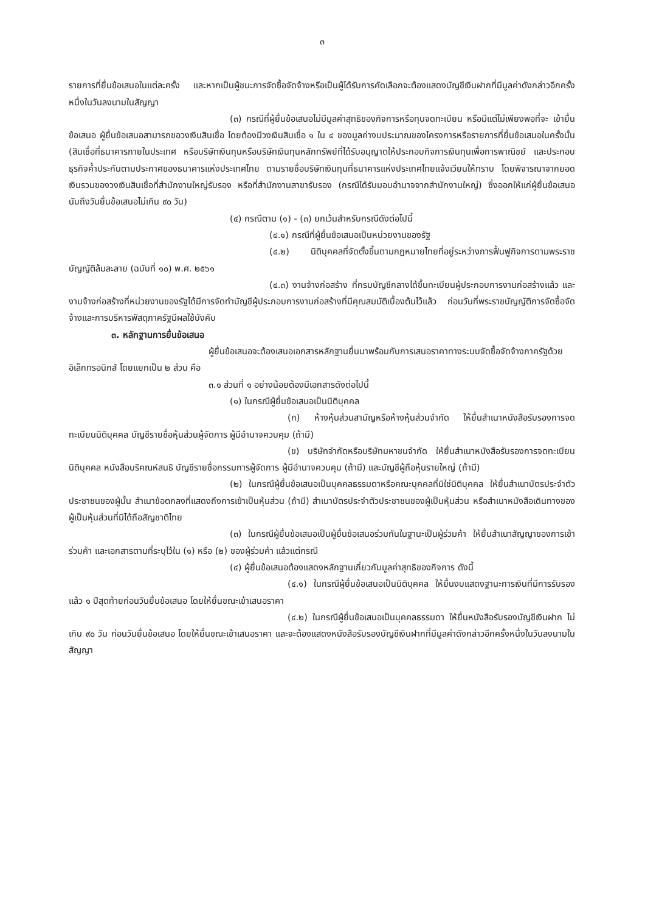๓
รายการที่ยื่นข้อเสนอในแต่ละครั้ง และหากเป็นผู้ชนะการจัดซื้อจัดจ้างหรือเป็นผู้ได้รับการคัดเลือกจะต้องแสดงบัญชีเงินฝากที่มีมูลค่าดังกล่าวอีกครั้งหนึ่งในวันลงนามในสัญญา
(๓) กรณีที่ผู้ยื่นข้อเสนอไม่มีมูลค่าสุทธิของกิจการหรือทุนจดทะเบียน หรือมีแต่ไม่เพียงพอที่จะ เข้ายื่นข้อเสนอ ผู้ยื่นข้อเสนอสามารถขอวงเงินสินเชื่อ โดยต้องมีวงเงินสินเชื่อ ๑ ใน ๔ ของมูลค่างบประมาณของโครงการหรือรายการที่ยื่นข้อเสนอในครั้งนั้น (สินเชื่อที่ธนาคารภายในประเทศ หรือบริษัทเงินทุนหรือบริษัทเงินทุนหลักทรัพย์ที่ได้รับอนุญาตให้ประกอบกิจการเงินทุนเพื่อการพาณิชย์ และประกอบธุรกิจค้ำประกันตามประกาศของธนาคารแห่งประเทศไทย ตามรายชื่อบริษัทเงินทุนที่ธนาคารแห่งประเทศไทยแจ้งเวียนให้ทราบ โดยพิจารณาจากยอดเงินรวมของวงเงินสินเชื่อที่สำนักงานใหญ่รับรอง หรือที่สำนักงานสาขารับรอง (กรณีได้รับมอบอำนาจจากสำนักงานใหญ่) ซึ่งออกให้แก่ผู้ยื่นข้อเสนอ นับถึงวันยื่นข้อเสนอไม่เกิน ๙๐ วัน)
(๔) กรณีตาม (๑) - (๓) ยกเว้นสำหรับกรณีดังต่อไปนี้
(๔.๑) กรณีที่ผู้ยื่นข้อเสนอเป็นหน่วยงานของรัฐ
(๔.๒) นิติบุคคลที่จัดตั้งขึ้นตามกฎหมายไทยที่อยู่ระหว่างการฟื้นฟูกิจการตามพระราชบัญญัติล้มละลาย (ฉบับที่ ๑๐) พ.ศ. ๒๕๖๑
(๔.๓) งานจ้างก่อสร้าง ที่กรมบัญชีกลางได้ขึ้นทะเบียนผู้ประกอบการงานก่อสร้างแล้ว และงานจ้างก่อสร้างที่หน่วยงานของรัฐได้มีการจัดทำบัญชีผู้ประกอบการงานก่อสร้างที่มีคุณสมบัติเบื้องต้นไว้แล้ว ก่อนวันที่พระราชบัญญัติการจัดซื้อจัดจ้างและการบริหารพัสดุภาครัฐมีผลใช้บังคับ
๓. หลักฐานการยื่นข้อเสนอ
ผู้ยื่นข้อเสนอจะต้องเสนอเอกสารหลักฐานยื่นมาพร้อมกับการเสนอราคาทางระบบจัดซื้อจัดจ้างภาครัฐด้วยอิเล็กทรอนิกส์ โดยแยกเป็น ๒ ส่วน คือ
๓.๑ ส่วนที่ ๑ อย่างน้อยต้องมีเอกสารดังต่อไปนี้
(๑) ในกรณีผู้ยื่นข้อเสนอเป็นนิติบุคคล
(ก) ห้างหุ้นส่วนสามัญหรือห้างหุ้นส่วนจำกัด ให้ยื่นสำเนาหนังสือรับรองการจดทะเบียนนิติบุคคล บัญชีรายชื่อหุ้นส่วนผู้จัดการ ผู้มีอำนาจควบคุม (ถ้ามี)
(ข) บริษัทจำกัดหรือบริษัทมหาชนจำกัด ให้ยื่นสำเนาหนังสือรับรองการจดทะเบียนนิติบุคคล หนังสือบริคณห์สนธิ บัญชีรายชื่อกรรมการผู้จัดการ ผู้มีอำนาจควบคุม (ถ้ามี) และบัญชีผู้ถือหุ้นรายใหญ่ (ถ้ามี)
(๒) ในกรณีผู้ยื่นข้อเสนอเป็นบุคคลธรรมดาหรือคณะบุคคลที่มิใช่นิติบุคคล ให้ยื่นสำเนาบัตรประจำตัวประชาชนของผู้นั้น สำเนาข้อตกลงที่แสดงถึงการเข้าเป็นหุ้นส่วน (ถ้ามี) สำเนาบัตรประจำตัวประชาชนของผู้เป็นหุ้นส่วน หรือสำเนาหนังสือเดินทางของผู้เป็นหุ้นส่วนที่มิได้ถือสัญชาติไทย
(๓) ในกรณีผู้ยื่นข้อเสนอเป็นผู้ยื่นข้อเสนอร่วมกันในฐานะเป็นผู้ร่วมค้า ให้ยื่นสำเนาสัญญาของการเข้าร่วมค้า และเอกสารตามที่ระบุไว้ใน (๑) หรือ (๒) ของผู้ร่วมค้า แล้วแต่กรณี
(๔) ผู้ยื่นข้อเสนอต้องแสดงหลักฐานเกี่ยวกับมูลค่าสุทธิของกิจการ ดังนี้
(๔.๑) ในกรณีผู้ยื่นข้อเสนอเป็นนิติบุคคล ให้ยื่นงบแสดงฐานะการเงินที่มีการรับรองแล้ว ๑ ปีสุดท้ายก่อนวันยื่นข้อเสนอ โดยให้ยื่นขณะเข้าเสนอราคา
(๔.๒) ในกรณีผู้ยื่นข้อเสนอเป็นบุคคลธรรมดา ให้ยื่นหนังสือรับรองบัญชีเงินฝาก ไม่เกิน ๙๐ วัน ก่อนวันยื่นข้อเสนอ โดยให้ยื่นขณะเข้าเสนอราคา และจะต้องแสดงหนังสือรับรองบัญชีเงินฝากที่มีมูลค่าดังกล่าวอีกครั้งหนึ่งในวันลงนามในสัญญา